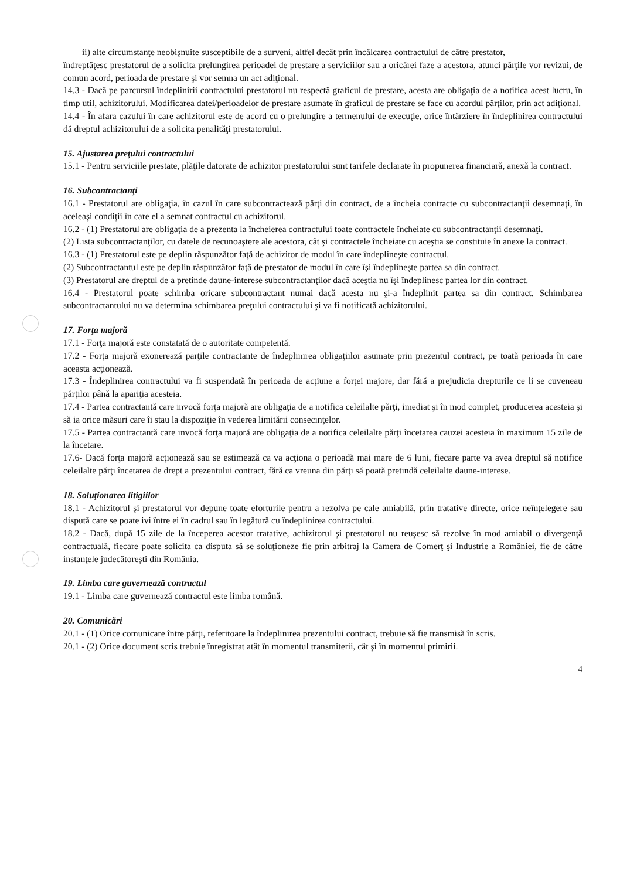ii) alte circumstanţe neobişnuite susceptibile de a surveni, altfel decât prin încălcarea contractului de către prestator,
îndreptăţesc prestatorul de a solicita prelungirea perioadei de prestare a serviciilor sau a oricărei faze a acestora, atunci părţile vor revizui, de comun acord, perioada de prestare şi vor semna un act adiţional.
14.3 - Dacă pe parcursul îndeplinirii contractului prestatorul nu respectă graficul de prestare, acesta are obligaţia de a notifica acest lucru, în timp util, achizitorului. Modificarea datei/perioadelor de prestare asumate în graficul de prestare se face cu acordul părţilor, prin act adiţional.
14.4 - În afara cazului în care achizitorul este de acord cu o prelungire a termenului de execuţie, orice întârziere în îndeplinirea contractului dă dreptul achizitorului de a solicita penalităţi prestatorului.
15. Ajustarea preţului contractului
15.1 - Pentru serviciile prestate, plăţile datorate de achizitor prestatorului sunt tarifele declarate în propunerea financiară, anexă la contract.
16. Subcontractanţi
16.1 - Prestatorul are obligaţia, în cazul în care subcontractează părţi din contract, de a încheia contracte cu subcontractanţii desemnaţi, în aceleaşi condiţii în care el a semnat contractul cu achizitorul.
16.2 - (1) Prestatorul are obligaţia de a prezenta la încheierea contractului toate contractele încheiate cu subcontractanţii desemnaţi.
(2) Lista subcontractanţilor, cu datele de recunoaştere ale acestora, cât şi contractele încheiate cu aceştia se constituie în anexe la contract.
16.3 - (1) Prestatorul este pe deplin răspunzător faţă de achizitor de modul în care îndeplineşte contractul.
(2) Subcontractantul este pe deplin răspunzător faţă de prestator de modul în care îşi îndeplineşte partea sa din contract.
(3) Prestatorul are dreptul de a pretinde daune-interese subcontractanţilor dacă aceştia nu îşi îndeplinesc partea lor din contract.
16.4 - Prestatorul poate schimba oricare subcontractant numai dacă acesta nu şi-a îndeplinit partea sa din contract. Schimbarea subcontractantului nu va determina schimbarea preţului contractului şi va fi notificată achizitorului.
17. Forţa majoră
17.1 - Forţa majoră este constatată de o autoritate competentă.
17.2 - Forţa majoră exonerează parţile contractante de îndeplinirea obligaţiilor asumate prin prezentul contract, pe toată perioada în care aceasta acţionează.
17.3 - Îndeplinirea contractului va fi suspendată în perioada de acţiune a forţei majore, dar fără a prejudicia drepturile ce li se cuveneau părţilor până la apariţia acesteia.
17.4 - Partea contractantă care invocă forţa majoră are obligaţia de a notifica celeilalte părţi, imediat şi în mod complet, producerea acesteia şi să ia orice măsuri care îi stau la dispoziţie în vederea limitării consecinţelor.
17.5 - Partea contractantă care invocă forţa majoră are obligaţia de a notifica celeilalte părţi încetarea cauzei acesteia în maximum 15 zile de la încetare.
17.6- Dacă forţa majoră acţionează sau se estimează ca va acţiona o perioadă mai mare de 6 luni, fiecare parte va avea dreptul să notifice celeilalte părţi încetarea de drept a prezentului contract, fără ca vreuna din părţi să poată pretindă celeilalte daune-interese.
18. Soluţionarea litigiilor
18.1 - Achizitorul şi prestatorul vor depune toate eforturile pentru a rezolva pe cale amiabilă, prin tratative directe, orice neînţelegere sau dispută care se poate ivi între ei în cadrul sau în legătură cu îndeplinirea contractului.
18.2 - Dacă, după 15 zile de la începerea acestor tratative, achizitorul şi prestatorul nu reuşesc să rezolve în mod amiabil o divergenţă contractuală, fiecare poate solicita ca disputa să se soluţioneze fie prin arbitraj la Camera de Comerţ şi Industrie a României, fie de către instanţele judecătoreşti din România.
19. Limba care guvernează contractul
19.1 - Limba care guvernează contractul este limba română.
20. Comunicări
20.1 - (1) Orice comunicare între părţi, referitoare la îndeplinirea prezentului contract, trebuie să fie transmisă în scris.
20.1 - (2) Orice document scris trebuie înregistrat atât în momentul transmiterii, cât şi în momentul primirii.
4